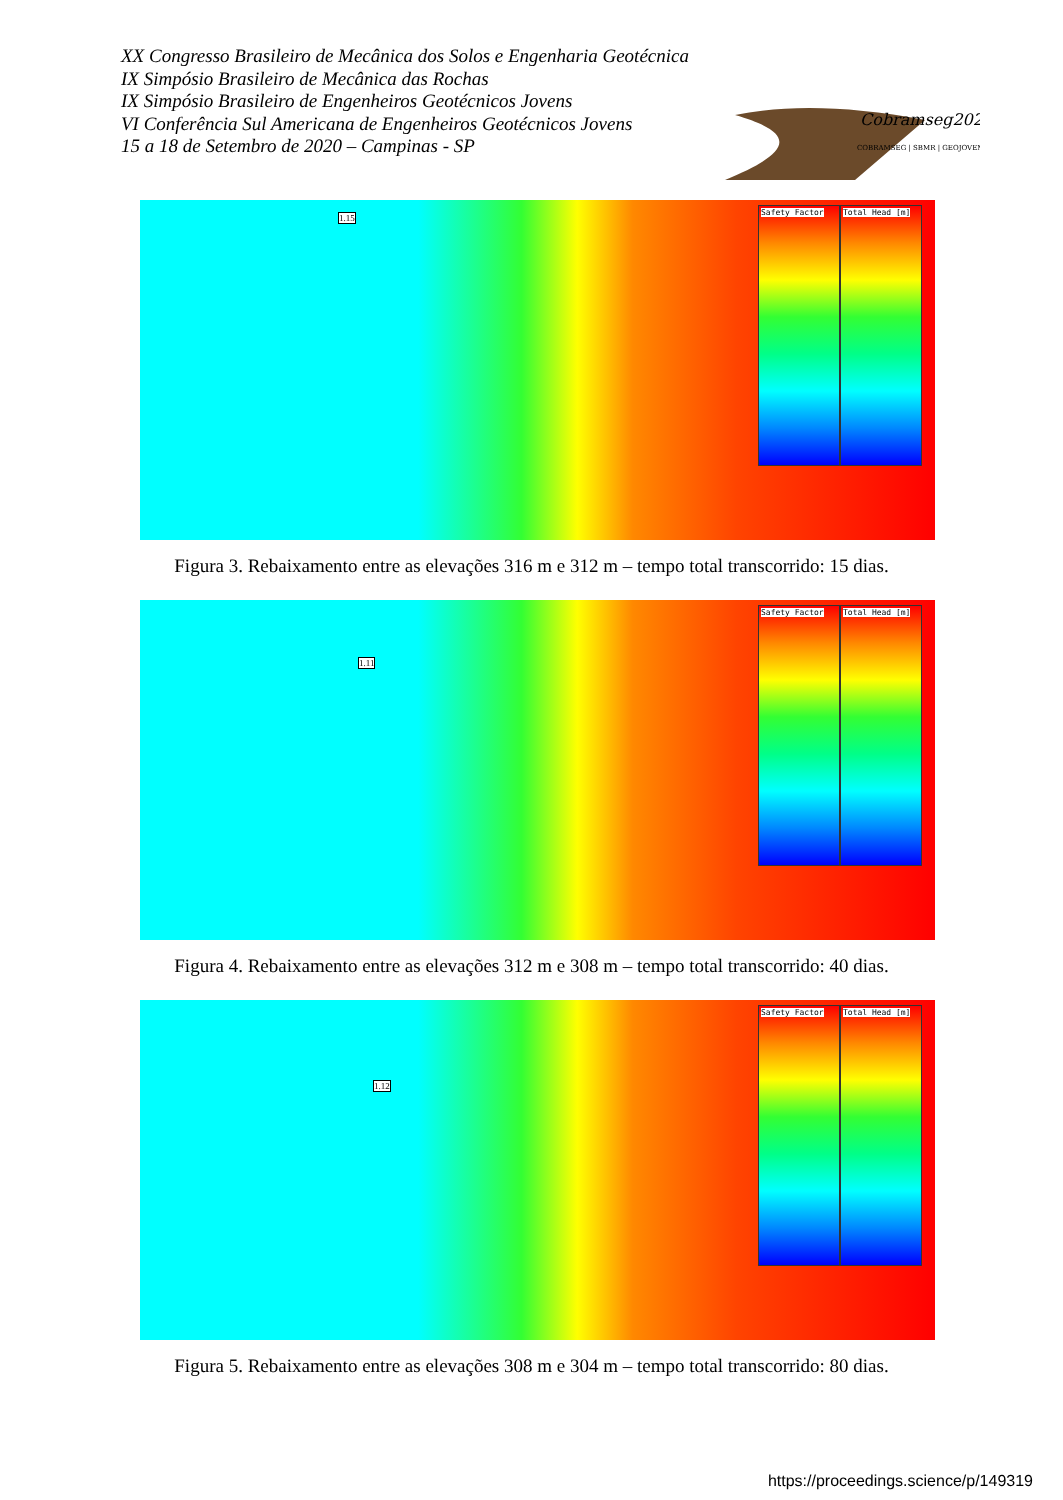XX Congresso Brasileiro de Mecânica dos Solos e Engenharia Geotécnica
IX Simpósio Brasileiro de Mecânica das Rochas
IX Simpósio Brasileiro de Engenheiros Geotécnicos Jovens
VI Conferência Sul Americana de Engenheiros Geotécnicos Jovens
15 a 18 de Setembro de 2020 – Campinas - SP
Cobramseg2020
COBRAMSEG | SBMR | GEOJOVEM
Safety Factor Total Head [m]
1.15
Figura 3. Rebaixamento entre as elevações 316 m e 312 m – tempo total transcorrido: 15 dias.
Safety Factor Total Head [m]
1.11
Figura 4. Rebaixamento entre as elevações 312 m e 308 m – tempo total transcorrido: 40 dias.
Safety Factor Total Head [m]
1.12
Figura 5. Rebaixamento entre as elevações 308 m e 304 m – tempo total transcorrido: 80 dias.
https://proceedings.science/p/149319